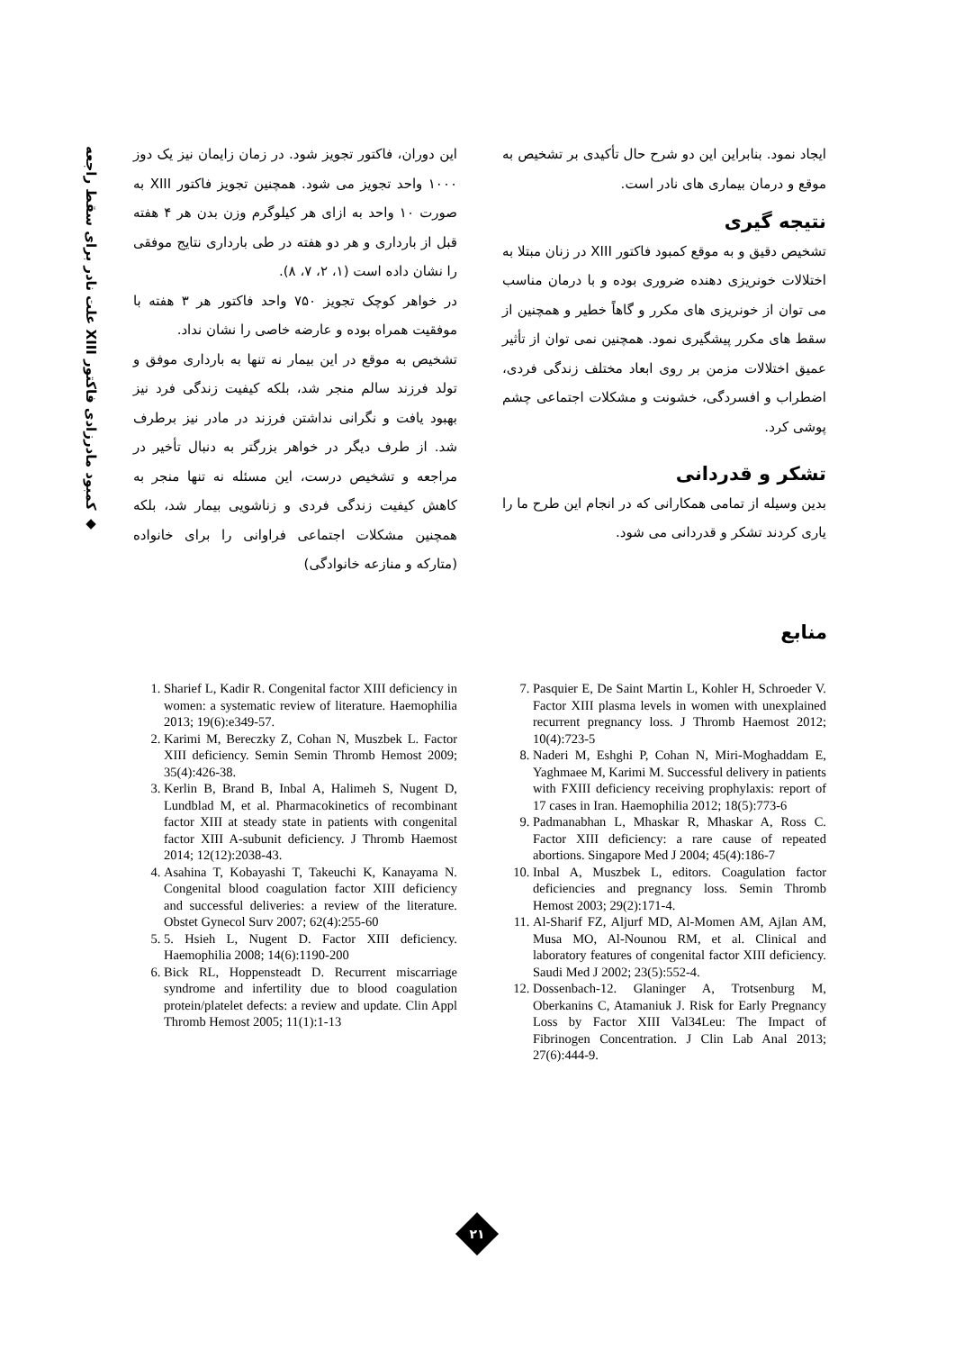◆ کمبود مادرزادی فاکتور XIII علت نادر برای سقط راجعه
این دوران، فاکتور تجویز شود. در زمان زایمان نیز یک دوز ۱۰۰۰ واحد تجویز می شود. همچنین تجویز فاکتور XIII به صورت ۱۰ واحد به ازای هر کیلوگرم وزن بدن هر ۴ هفته قبل از بارداری و هر دو هفته در طی بارداری نتایج موفقی را نشان داده است (۱، ۲، ۷، ۸).
در خواهر کوچک تجویز ۷۵۰ واحد فاکتور هر ۳ هفته با موفقیت همراه بوده و عارضه خاصی را نشان نداد.
تشخیص به موقع در این بیمار نه تنها به بارداری موفق و تولد فرزند سالم منجر شد، بلکه کیفیت زندگی فرد نیز بهبود یافت و نگرانی نداشتن فرزند در مادر نیز برطرف شد. از طرف دیگر در خواهر بزرگتر به دنبال تأخیر در مراجعه و تشخیص درست، این مسئله نه تنها منجر به کاهش کیفیت زندگی فردی و زناشویی بیمار شد، بلکه همچنین مشکلات اجتماعی فراوانی را برای خانواده (متارکه و منازعه خانوادگی)
ایجاد نمود. بنابراین این دو شرح حال تأکیدی بر تشخیص به موقع و درمان بیماری های نادر است.
نتیجه گیری
تشخیص دقیق و به موقع کمبود فاکتور XIII در زنان مبتلا به اختلالات خونریزی دهنده ضروری بوده و با درمان مناسب می توان از خونریزی های مکرر و گاهاً خطیر و همچنین از سقط های مکرر پیشگیری نمود. همچنین نمی توان از تأثیر عمیق اختلالات مزمن بر روی ابعاد مختلف زندگی فردی، اضطراب و افسردگی، خشونت و مشکلات اجتماعی چشم پوشی کرد.
تشکر و قدردانی
بدین وسیله از تمامی همکارانی که در انجام این طرح ما را یاری کردند تشکر و قدردانی می شود.
منابع
7. Pasquier E, De Saint Martin L, Kohler H, Schroeder V. Factor XIII plasma levels in women with unexplained recurrent pregnancy loss. J Thromb Haemost 2012; 10(4):723-5
8. Naderi M, Eshghi P, Cohan N, Miri-Moghaddam E, Yaghmaee M, Karimi M. Successful delivery in patients with FXIII deficiency receiving prophylaxis: report of 17 cases in Iran. Haemophilia 2012; 18(5):773-6
9. Padmanabhan L, Mhaskar R, Mhaskar A, Ross C. Factor XIII deficiency: a rare cause of repeated abortions. Singapore Med J 2004; 45(4):186-7
10. Inbal A, Muszbek L, editors. Coagulation factor deficiencies and pregnancy loss. Semin Thromb Hemost 2003; 29(2):171-4.
11. Al-Sharif FZ, Aljurf MD, Al-Momen AM, Ajlan AM, Musa MO, Al-Nounou RM, et al. Clinical and laboratory features of congenital factor XIII deficiency. Saudi Med J 2002; 23(5):552-4.
12. Dossenbach-12. Glaninger A, Trotsenburg M, Oberkanins C, Atamaniuk J. Risk for Early Pregnancy Loss by Factor XIII Val34Leu: The Impact of Fibrinogen Concentration. J Clin Lab Anal 2013; 27(6):444-9.
1. Sharief L, Kadir R. Congenital factor XIII deficiency in women: a systematic review of literature. Haemophilia 2013; 19(6):e349-57.
2. Karimi M, Bereczky Z, Cohan N, Muszbek L. Factor XIII deficiency. Semin Semin Thromb Hemost 2009; 35(4):426-38.
3. Kerlin B, Brand B, Inbal A, Halimeh S, Nugent D, Lundblad M, et al. Pharmacokinetics of recombinant factor XIII at steady state in patients with congenital factor XIII A-subunit deficiency. J Thromb Haemost 2014; 12(12):2038-43.
4. Asahina T, Kobayashi T, Takeuchi K, Kanayama N. Congenital blood coagulation factor XIII deficiency and successful deliveries: a review of the literature. Obstet Gynecol Surv 2007; 62(4):255-60
5. 5. Hsieh L, Nugent D. Factor XIII deficiency. Haemophilia 2008; 14(6):1190-200
6. Bick RL, Hoppensteadt D. Recurrent miscarriage syndrome and infertility due to blood coagulation protein/platelet defects: a review and update. Clin Appl Thromb Hemost 2005; 11(1):1-13
۲۱